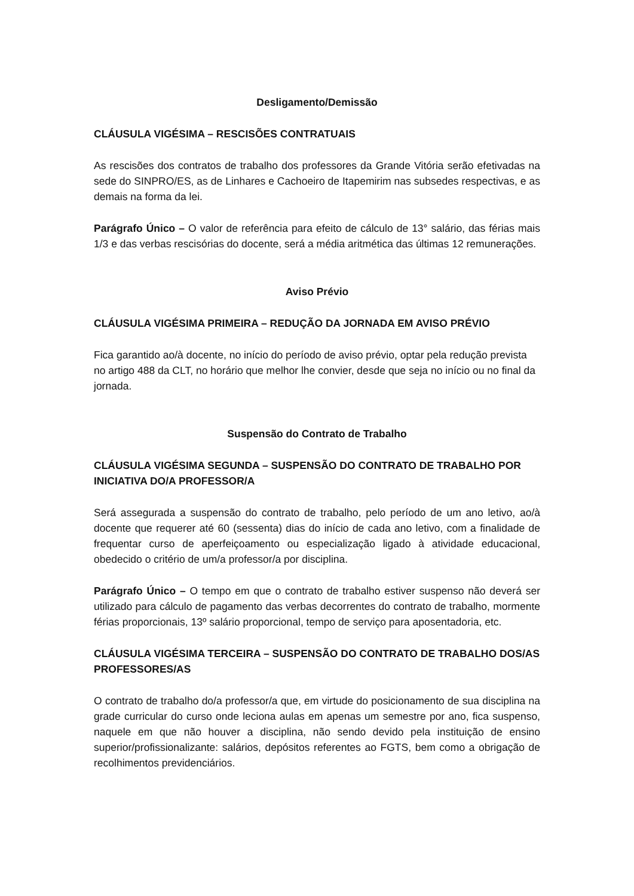Desligamento/Demissão
CLÁUSULA VIGÉSIMA – RESCISÕES CONTRATUAIS
As rescisões dos contratos de trabalho dos professores da Grande Vitória serão efetivadas na sede do SINPRO/ES, as de Linhares e Cachoeiro de Itapemirim nas subsedes respectivas, e as demais na forma da lei.
Parágrafo Único – O valor de referência para efeito de cálculo de 13° salário, das férias mais 1/3 e das verbas rescisórias do docente, será a média aritmética das últimas 12 remunerações.
Aviso Prévio
CLÁUSULA VIGÉSIMA PRIMEIRA – REDUÇÃO DA JORNADA EM AVISO PRÉVIO
Fica garantido ao/à docente, no início do período de aviso prévio, optar pela redução prevista no artigo 488 da CLT, no horário que melhor lhe convier, desde que seja no início ou no final da jornada.
Suspensão do Contrato de Trabalho
CLÁUSULA VIGÉSIMA SEGUNDA – SUSPENSÃO DO CONTRATO DE TRABALHO POR INICIATIVA DO/A PROFESSOR/A
Será assegurada a suspensão do contrato de trabalho, pelo período de um ano letivo, ao/à docente que requerer até 60 (sessenta) dias do início de cada ano letivo, com a finalidade de frequentar curso de aperfeiçoamento ou especialização ligado à atividade educacional, obedecido o critério de um/a professor/a por disciplina.
Parágrafo Único – O tempo em que o contrato de trabalho estiver suspenso não deverá ser utilizado para cálculo de pagamento das verbas decorrentes do contrato de trabalho, mormente férias proporcionais, 13º salário proporcional, tempo de serviço para aposentadoria, etc.
CLÁUSULA VIGÉSIMA TERCEIRA – SUSPENSÃO DO CONTRATO DE TRABALHO DOS/AS PROFESSORES/AS
O contrato de trabalho do/a professor/a que, em virtude do posicionamento de sua disciplina na grade curricular do curso onde leciona aulas em apenas um semestre por ano, fica suspenso, naquele em que não houver a disciplina, não sendo devido pela instituição de ensino superior/profissionalizante: salários, depósitos referentes ao FGTS, bem como a obrigação de recolhimentos previdenciários.